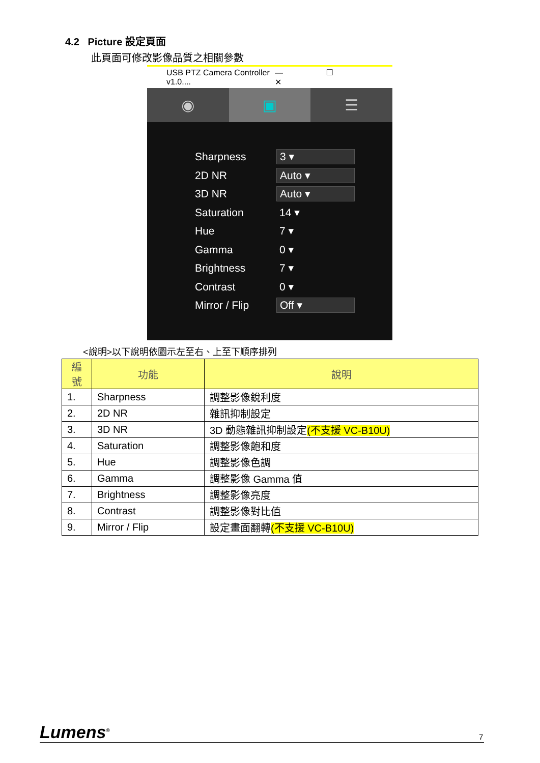4.2 Picture 設定頁面
此頁面可修改影像品質之相關參數
USB PTZ Camera Controller v1.0.... — ☐ ✕
◉ ▣ ☰
Sharpness 3 ▾
2D NR Auto ▾
3D NR Auto ▾
Saturation 14 ▾
Hue 7 ▾
Gamma 0 ▾
Brightness 7 ▾
Contrast 0 ▾
Mirror / Flip Off ▾
<說明>以下說明依圖示左至右、上至下順序排列
| 編號 | 功能 | 說明 |
| --- | --- | --- |
| 1. | Sharpness | 調整影像銳利度 |
| 2. | 2D NR | 雜訊抑制設定 |
| 3. | 3D NR | 3D 動態雜訊抑制設定 (不支援 VC-B10U) |
| 4. | Saturation | 調整影像飽和度 |
| 5. | Hue | 調整影像色調 |
| 6. | Gamma | 調整影像 Gamma 值 |
| 7. | Brightness | 調整影像亮度 |
| 8. | Contrast | 調整影像對比值 |
| 9. | Mirror / Flip | 設定畫面翻轉 (不支援 VC-B10U) |
Lumens<sup>®</sup> 7